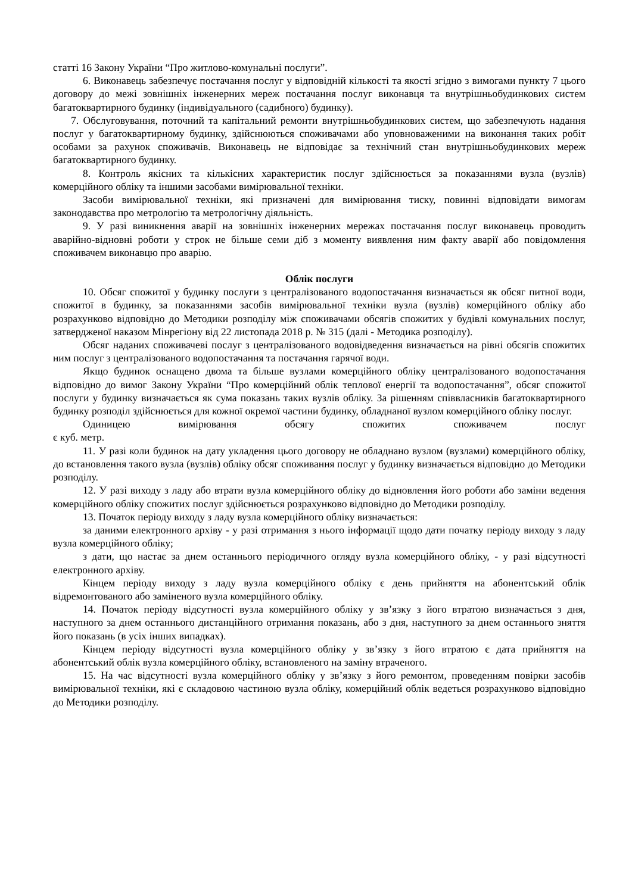статті 16 Закону України “Про житлово-комунальні послуги”.
6. Виконавець забезпечує постачання послуг у відповідній кількості та якості згідно з вимогами пункту 7 цього договору до межі зовнішніх інженерних мереж постачання послуг виконавця та внутрішньобудинкових систем багатоквартирного будинку (індивідуального (садибного) будинку).
7. Обслуговування, поточний та капітальний ремонти внутрішньобудинкових систем, що забезпечують надання послуг у багатоквартирному будинку, здійснюються споживачами або уповноваженими на виконання таких робіт особами за рахунок споживачів. Виконавець не відповідає за технічний стан внутрішньобудинкових мереж багатоквартирного будинку.
8. Контроль якісних та кількісних характеристик послуг здійснюється за показаннями вузла (вузлів) комерційного обліку та іншими засобами вимірювальної техніки.
Засоби вимірювальної техніки, які призначені для вимірювання тиску, повинні відповідати вимогам законодавства про метрологію та метрологічну діяльність.
9. У разі виникнення аварії на зовнішніх інженерних мережах постачання послуг виконавець проводить аварійно-відновні роботи у строк не більше семи діб з моменту виявлення ним факту аварії або повідомлення споживачем виконавцю про аварію.
Облік послуги
10. Обсяг спожитої у будинку послуги з централізованого водопостачання визначається як обсяг питної води, спожитої в будинку, за показаннями засобів вимірювальної техніки вузла (вузлів) комерційного обліку або розрахунково відповідно до Методики розподілу між споживачами обсягів спожитих у будівлі комунальних послуг, затвердженої наказом Мінрегіону від 22 листопада 2018 р. № 315 (далі - Методика розподілу).
Обсяг наданих споживачеві послуг з централізованого водовідведення визначається на рівні обсягів спожитих ним послуг з централізованого водопостачання та постачання гарячої води.
Якщо будинок оснащено двома та більше вузлами комерційного обліку централізованого водопостачання відповідно до вимог Закону України “Про комерційний облік теплової енергії та водопостачання”, обсяг спожитої послуги у будинку визначається як сума показань таких вузлів обліку. За рішенням співвласників багатоквартирного будинку розподіл здійснюється для кожної окремої частини будинку, обладнаної вузлом комерційного обліку послуг.
Одиницею вимірювання обсягу спожитих споживачем послуг
є куб. метр.
11. У разі коли будинок на дату укладення цього договору не обладнано вузлом (вузлами) комерційного обліку, до встановлення такого вузла (вузлів) обліку обсяг споживання послуг у будинку визначається відповідно до Методики розподілу.
12. У разі виходу з ладу або втрати вузла комерційного обліку до відновлення його роботи або заміни ведення комерційного обліку спожитих послуг здійснюється розрахунково відповідно до Методики розподілу.
13. Початок періоду виходу з ладу вузла комерційного обліку визначається:
за даними електронного архіву - у разі отримання з нього інформації щодо дати початку періоду виходу з ладу вузла комерційного обліку;
з дати, що настає за днем останнього періодичного огляду вузла комерційного обліку, - у разі відсутності електронного архіву.
Кінцем періоду виходу з ладу вузла комерційного обліку є день прийняття на абонентський облік відремонтованого або заміненого вузла комерційного обліку.
14. Початок періоду відсутності вузла комерційного обліку у зв’язку з його втратою визначається з дня, наступного за днем останнього дистанційного отримання показань, або з дня, наступного за днем останнього зняття його показань (в усіх інших випадках).
Кінцем періоду відсутності вузла комерційного обліку у зв’язку з його втратою є дата прийняття на абонентський облік вузла комерційного обліку, встановленого на заміну втраченого.
15. На час відсутності вузла комерційного обліку у зв’язку з його ремонтом, проведенням повірки засобів вимірювальної техніки, які є складовою частиною вузла обліку, комерційний облік ведеться розрахунково відповідно до Методики розподілу.